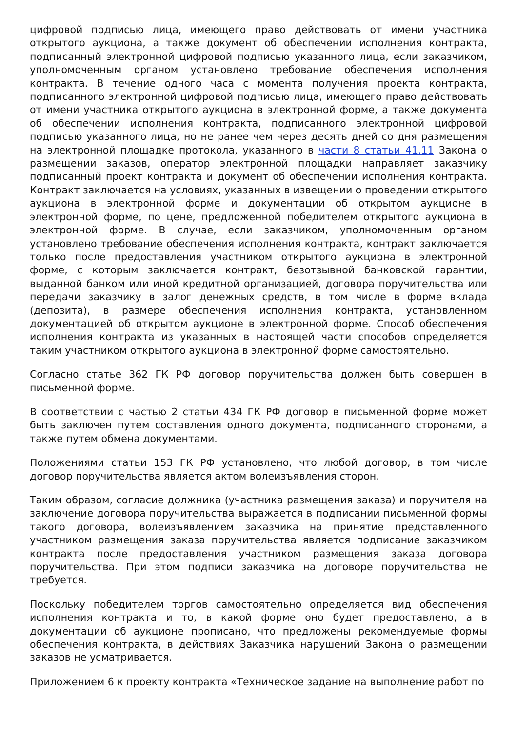цифровой подписью лица, имеющего право действовать от имени участника открытого аукциона, а также документ об обеспечении исполнения контракта, подписанный электронной цифровой подписью указанного лица, если заказчиком, уполномоченным органом установлено требование обеспечения исполнения контракта. В течение одного часа с момента получения проекта контракта, подписанного электронной цифровой подписью лица, имеющего право действовать от имени участника открытого аукциона в электронной форме, а также документа об обеспечении исполнения контракта, подписанного электронной цифровой подписью указанного лица, но не ранее чем через десять дней со дня размещения на электронной площадке протокола, указанного в части 8 статьи 41.11 Закона о размещении заказов, оператор электронной площадки направляет заказчику подписанный проект контракта и документ об обеспечении исполнения контракта. Контракт заключается на условиях, указанных в извещении о проведении открытого аукциона в электронной форме и документации об открытом аукционе в электронной форме, по цене, предложенной победителем открытого аукциона в электронной форме. В случае, если заказчиком, уполномоченным органом установлено требование обеспечения исполнения контракта, контракт заключается только после предоставления участником открытого аукциона в электронной форме, с которым заключается контракт, безотзывной банковской гарантии, выданной банком или иной кредитной организацией, договора поручительства или передачи заказчику в залог денежных средств, в том числе в форме вклада (депозита), в размере обеспечения исполнения контракта, установленном документацией об открытом аукционе в электронной форме. Способ обеспечения исполнения контракта из указанных в настоящей части способов определяется таким участником открытого аукциона в электронной форме самостоятельно.
Согласно статье 362 ГК РФ договор поручительства должен быть совершен в письменной форме.
В соответствии с частью 2 статьи 434 ГК РФ договор в письменной форме может быть заключен путем составления одного документа, подписанного сторонами, а также путем обмена документами.
Положениями статьи 153 ГК РФ установлено, что любой договор, в том числе договор поручительства является актом волеизъявления сторон.
Таким образом, согласие должника (участника размещения заказа) и поручителя на заключение договора поручительства выражается в подписании письменной формы такого договора, волеизъявлением заказчика на принятие представленного участником размещения заказа поручительства является подписание заказчиком контракта после предоставления участником размещения заказа договора поручительства. При этом подписи заказчика на договоре поручительства не требуется.
Поскольку победителем торгов самостоятельно определяется вид обеспечения исполнения контракта и то, в какой форме оно будет предоставлено, а в документации об аукционе прописано, что предложены рекомендуемые формы обеспечения контракта, в действиях Заказчика нарушений Закона о размещении заказов не усматривается.
Приложением 6 к проекту контракта «Техническое задание на выполнение работ по